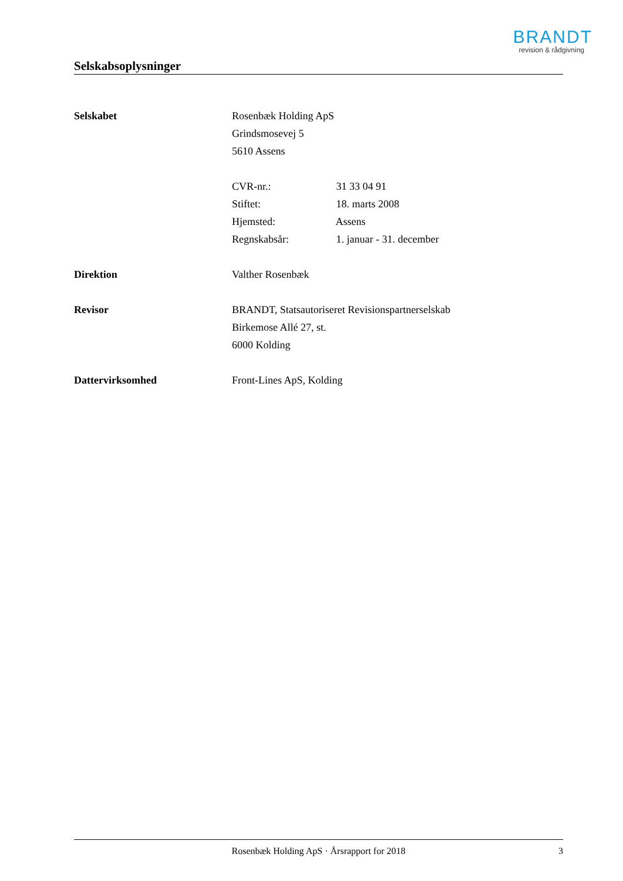BRANDT
revision & rådgivning
Selskabsoplysninger
Selskabet Rosenbæk Holding ApS
Grindsmosevej 5
5610 Assens
CVR-nr.: 31 33 04 91
Stiftet: 18. marts 2008
Hjemsted: Assens
Regnskabsår: 1. januar - 31. december
Direktion Valther Rosenbæk
Revisor BRANDT, Statsautoriseret Revisionspartnerselskab
Birkemose Allé 27, st.
6000 Kolding
Dattervirksomhed Front-Lines ApS, Kolding
Rosenbæk Holding ApS · Årsrapport for 2018 3